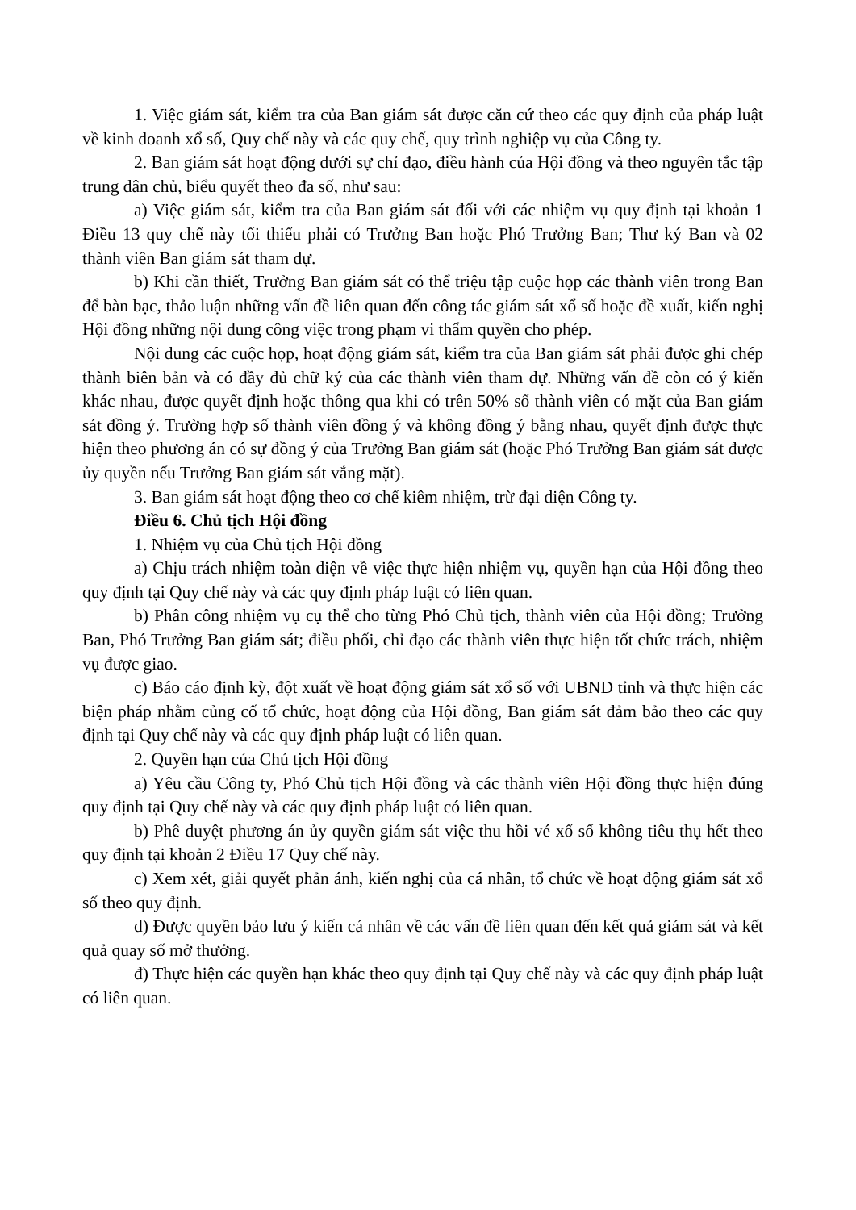1. Việc giám sát, kiểm tra của Ban giám sát được căn cứ theo các quy định của pháp luật về kinh doanh xổ số, Quy chế này và các quy chế, quy trình nghiệp vụ của Công ty.
2. Ban giám sát hoạt động dưới sự chỉ đạo, điều hành của Hội đồng và theo nguyên tắc tập trung dân chủ, biểu quyết theo đa số, như sau:
a) Việc giám sát, kiểm tra của Ban giám sát đối với các nhiệm vụ quy định tại khoản 1 Điều 13 quy chế này tối thiểu phải có Trưởng Ban hoặc Phó Trưởng Ban; Thư ký Ban và 02 thành viên Ban giám sát tham dự.
b) Khi cần thiết, Trưởng Ban giám sát có thể triệu tập cuộc họp các thành viên trong Ban để bàn bạc, thảo luận những vấn đề liên quan đến công tác giám sát xổ số hoặc đề xuất, kiến nghị Hội đồng những nội dung công việc trong phạm vi thẩm quyền cho phép.
Nội dung các cuộc họp, hoạt động giám sát, kiểm tra của Ban giám sát phải được ghi chép thành biên bản và có đầy đủ chữ ký của các thành viên tham dự. Những vấn đề còn có ý kiến khác nhau, được quyết định hoặc thông qua khi có trên 50% số thành viên có mặt của Ban giám sát đồng ý. Trường hợp số thành viên đồng ý và không đồng ý bằng nhau, quyết định được thực hiện theo phương án có sự đồng ý của Trưởng Ban giám sát (hoặc Phó Trưởng Ban giám sát được ủy quyền nếu Trưởng Ban giám sát vắng mặt).
3. Ban giám sát hoạt động theo cơ chế kiêm nhiệm, trừ đại diện Công ty.
Điều 6. Chủ tịch Hội đồng
1. Nhiệm vụ của Chủ tịch Hội đồng
a) Chịu trách nhiệm toàn diện về việc thực hiện nhiệm vụ, quyền hạn của Hội đồng theo quy định tại Quy chế này và các quy định pháp luật có liên quan.
b) Phân công nhiệm vụ cụ thể cho từng Phó Chủ tịch, thành viên của Hội đồng; Trưởng Ban, Phó Trưởng Ban giám sát; điều phối, chỉ đạo các thành viên thực hiện tốt chức trách, nhiệm vụ được giao.
c) Báo cáo định kỳ, đột xuất về hoạt động giám sát xổ số với UBND tỉnh và thực hiện các biện pháp nhằm củng cố tổ chức, hoạt động của Hội đồng, Ban giám sát đảm bảo theo các quy định tại Quy chế này và các quy định pháp luật có liên quan.
2. Quyền hạn của Chủ tịch Hội đồng
a) Yêu cầu Công ty, Phó Chủ tịch Hội đồng và các thành viên Hội đồng thực hiện đúng quy định tại Quy chế này và các quy định pháp luật có liên quan.
b) Phê duyệt phương án ủy quyền giám sát việc thu hồi vé xổ số không tiêu thụ hết theo quy định tại khoản 2 Điều 17 Quy chế này.
c) Xem xét, giải quyết phản ánh, kiến nghị của cá nhân, tổ chức về hoạt động giám sát xổ số theo quy định.
d) Được quyền bảo lưu ý kiến cá nhân về các vấn đề liên quan đến kết quả giám sát và kết quả quay số mở thưởng.
đ) Thực hiện các quyền hạn khác theo quy định tại Quy chế này và các quy định pháp luật có liên quan.